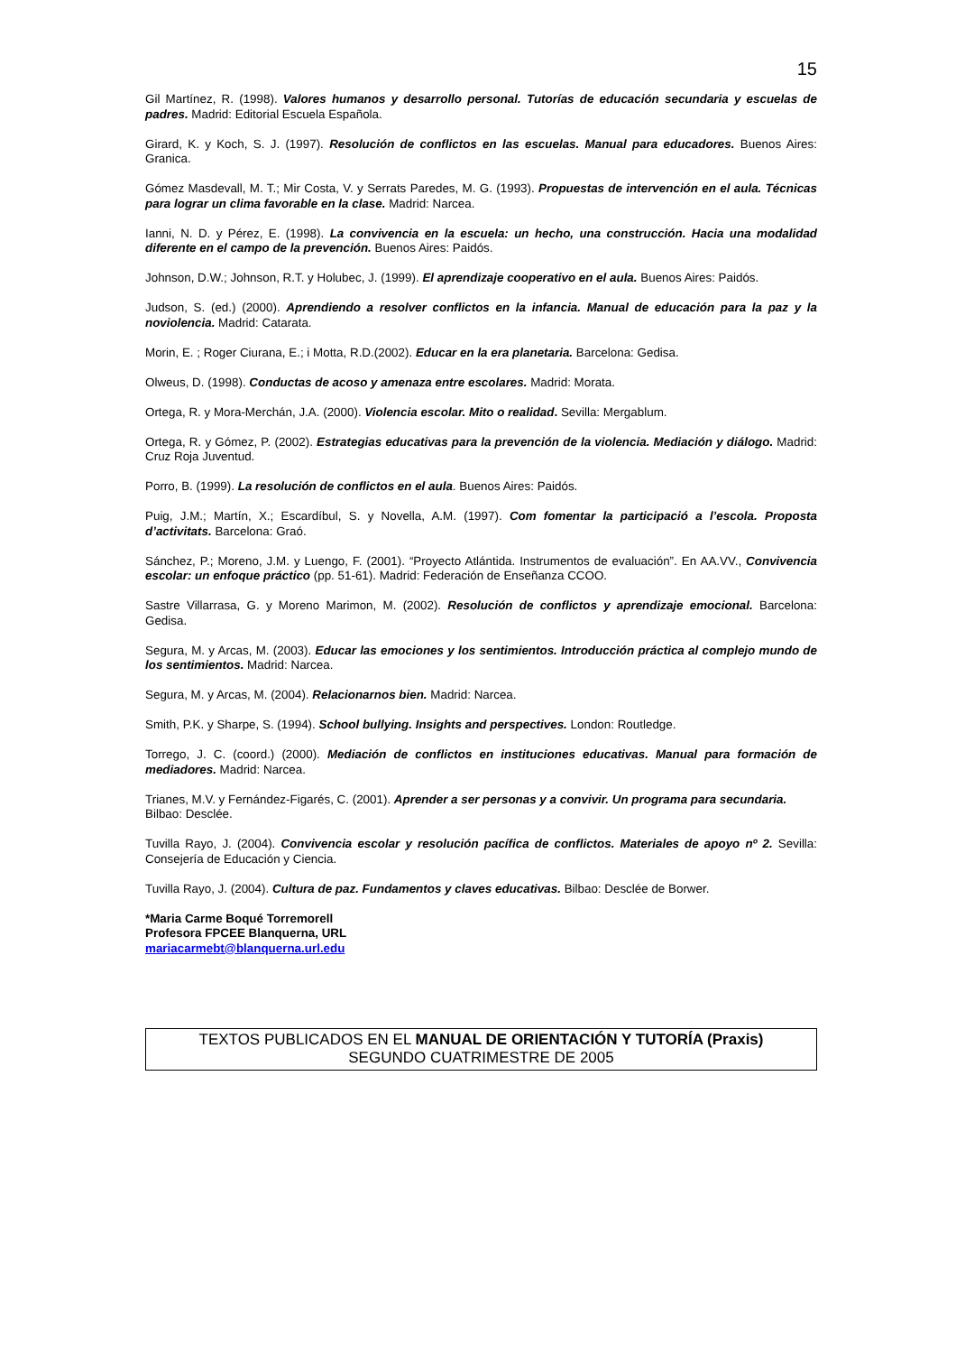15
Gil Martínez, R. (1998). Valores humanos y desarrollo personal. Tutorías de educación secundaria y escuelas de padres. Madrid: Editorial Escuela Española.
Girard, K. y Koch, S. J. (1997). Resolución de conflictos en las escuelas. Manual para educadores. Buenos Aires: Granica.
Gómez Masdevall, M. T.; Mir Costa, V. y Serrats Paredes, M. G. (1993). Propuestas de intervención en el aula. Técnicas para lograr un clima favorable en la clase. Madrid: Narcea.
Ianni, N. D. y Pérez, E. (1998). La convivencia en la escuela: un hecho, una construcción. Hacia una modalidad diferente en el campo de la prevención. Buenos Aires: Paidós.
Johnson, D.W.; Johnson, R.T. y Holubec, J. (1999). El aprendizaje cooperativo en el aula. Buenos Aires: Paidós.
Judson, S. (ed.) (2000). Aprendiendo a resolver conflictos en la infancia. Manual de educación para la paz y la noviolencia. Madrid: Catarata.
Morin, E. ; Roger Ciurana, E.; i Motta, R.D.(2002). Educar en la era planetaria. Barcelona: Gedisa.
Olweus, D. (1998). Conductas de acoso y amenaza entre escolares. Madrid: Morata.
Ortega, R. y Mora-Merchán, J.A. (2000). Violencia escolar. Mito o realidad. Sevilla: Mergablum.
Ortega, R. y Gómez, P. (2002). Estrategias educativas para la prevención de la violencia. Mediación y diálogo. Madrid: Cruz Roja Juventud.
Porro, B. (1999). La resolución de conflictos en el aula. Buenos Aires: Paidós.
Puig, J.M.; Martín, X.; Escardíbul, S. y Novella, A.M. (1997). Com fomentar la participació a l’escola. Proposta d’activitats. Barcelona: Graó.
Sánchez, P.; Moreno, J.M. y Luengo, F. (2001). “Proyecto Atlántida. Instrumentos de evaluación”. En AA.VV., Convivencia escolar: un enfoque práctico (pp. 51-61). Madrid: Federación de Enseñanza CCOO.
Sastre Villarrasa, G. y Moreno Marimon, M. (2002). Resolución de conflictos y aprendizaje emocional. Barcelona: Gedisa.
Segura, M. y Arcas, M. (2003). Educar las emociones y los sentimientos. Introducción práctica al complejo mundo de los sentimientos. Madrid: Narcea.
Segura, M. y Arcas, M. (2004). Relacionarnos bien. Madrid: Narcea.
Smith, P.K. y Sharpe, S. (1994). School bullying. Insights and perspectives. London: Routledge.
Torrego, J. C. (coord.) (2000). Mediación de conflictos en instituciones educativas. Manual para formación de mediadores. Madrid: Narcea.
Trianes, M.V. y Fernández-Figarés, C. (2001). Aprender a ser personas y a convivir. Un programa para secundaria. Bilbao: Desclée.
Tuvilla Rayo, J. (2004). Convivencia escolar y resolución pacífica de conflictos. Materiales de apoyo nº 2. Sevilla: Consejería de Educación y Ciencia.
Tuvilla Rayo, J. (2004). Cultura de paz. Fundamentos y claves educativas. Bilbao: Desclée de Borwer.
*Maria Carme Boqué Torremorell
Profesora FPCEE Blanquerna, URL
mariacarmebt@blanquerna.url.edu
TEXTOS PUBLICADOS EN EL MANUAL DE ORIENTACIÓN Y TUTORÍA (Praxis)
SEGUNDO CUATRIMESTRE DE 2005